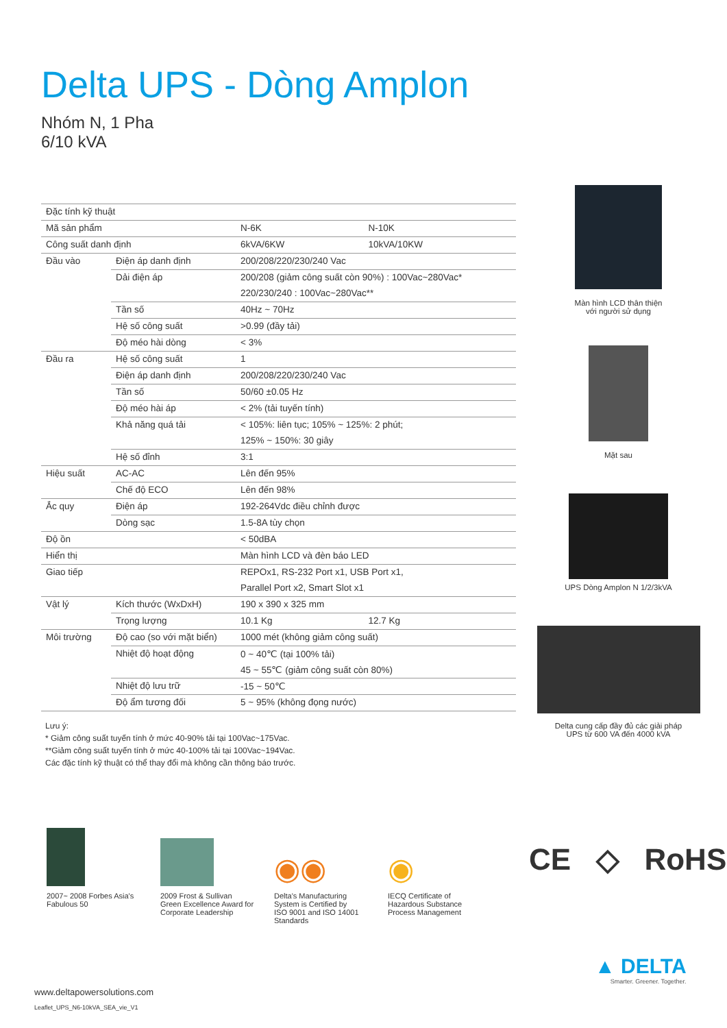Delta UPS - Dòng Amplon
Nhóm N, 1 Pha
6/10 kVA
| Đặc tính kỹ thuật | | | |
| Mã sản phẩm | | N-6K | N-10K |
| Công suất danh định | | 6kVA/6KW | 10kVA/10KW |
| Đầu vào | Điện áp danh định | 200/208/220/230/240 Vac | |
| | Dải điện áp | 200/208 (giảm công suất còn 90%) : 100Vac~280Vac* | |
| | | 220/230/240 : 100Vac~280Vac** | |
| | Tần số | 40Hz ~ 70Hz | |
| | Hệ số công suất | >0.99 (đầy tải) | |
| | Độ méo hài dòng | < 3% | |
| Đầu ra | Hệ số công suất | 1 | |
| | Điện áp danh định | 200/208/220/230/240 Vac | |
| | Tần số | 50/60 ±0.05 Hz | |
| | Độ méo hài áp | < 2% (tải tuyến tính) | |
| | Khả năng quá tải | < 105%: liên tục; 105% ~ 125%: 2 phút; | |
| | | 125% ~ 150%: 30 giây | |
| | Hệ số đỉnh | 3:1 | |
| Hiệu suất | AC-AC | Lên đến 95% | |
| | Chế độ ECO | Lên đến 98% | |
| Ắc quy | Điện áp | 192-264Vdc điều chỉnh được | |
| | Dòng sạc | 1.5-8A tùy chọn | |
| Độ ồn | | < 50dBA | |
| Hiển thị | | Màn hình LCD và đèn báo LED | |
| Giao tiếp | | REPOx1, RS-232 Port x1, USB Port x1, | |
| | | Parallel Port x2, Smart Slot x1 | |
| Vật lý | Kích thước (WxDxH) | 190 x 390 x 325 mm | |
| | Trọng lượng | 10.1 Kg | 12.7 Kg |
| Môi trường | Độ cao (so với mặt biển) | 1000 mét (không giảm công suất) | |
| | Nhiệt độ hoạt động | 0 ~ 40℃ (tại 100% tải) | |
| | | 45 ~ 55℃ (giảm công suất còn 80%) | |
| | Nhiệt độ lưu trữ | -15 ~ 50℃ | |
| | Độ ẩm tương đối | 5 ~ 95% (không đọng nước) | |
Lưu ý:
* Giảm công suất tuyến tính ở mức 40-90% tải tại 100Vac~175Vac.
**Giảm công suất tuyến tính ở mức 40-100% tải tại 100Vac~194Vac.
Các đặc tính kỹ thuật có thể thay đổi mà không cần thông báo trước.
Màn hình LCD thân thiện
với người sử dụng
Mặt sau
UPS Dòng Amplon N 1/2/3kVA
Delta cung cấp đầy đủ các giải pháp
UPS từ 600 VA đến 4000 kVA
2007~ 2008 Forbes Asia's
Fabulous 50
2009 Frost & Sullivan
Green Excellence Award for
Corporate Leadership
◉◉
Delta's Manufacturing
System is Certified by
ISO 9001 and ISO 14001
Standards
◉
IECQ Certificate of
Hazardous Substance
Process Management
CE ◇ RoHS
www.deltapowersolutions.com
Leaflet_UPS_N6-10kVA_SEA_vie_V1
▲ DELTA
Smarter. Greener. Together.